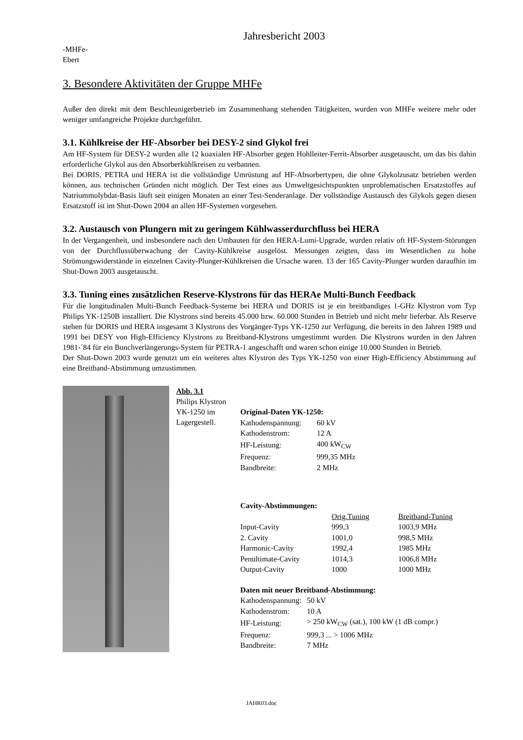Jahresbericht 2003
-MHFe-
Ebert
3. Besondere Aktivitäten der Gruppe MHFe
Außer den direkt mit dem Beschleunigerbetrieb im Zusammenhang stehenden Tätigkeiten, wurden von MHFe weitere mehr oder weniger umfangreiche Projekte durchgeführt.
3.1. Kühlkreise der HF-Absorber bei DESY-2 sind Glykol frei
Am HF-System für DESY-2 wurden alle 12 koaxialen HF-Absorber gegen Hohlleiter-Ferrit-Absorber ausgetauscht, um das bis dahin erforderliche Glykol aus den Absorberkühlkreisen zu verbannen.
Bei DORIS, PETRA und HERA ist die vollständige Umrüstung auf HF-Absorbertypen, die ohne Glykolzusatz betrieben werden können, aus technischen Gründen nicht möglich. Der Test eines aus Umweltgesichtspunkten unproblematischen Ersatzstoffes auf Natriummolybdat-Basis läuft seit einigen Monaten an einer Test-Senderanlage. Der vollständige Austausch des Glykols gegen diesen Ersatzstoff ist im Shut-Down 2004 an allen HF-Systemen vorgesehen.
3.2. Austausch von Plungern mit zu geringem Kühlwasserdurchfluss bei HERA
In der Vergangenheit, und insbesondere nach den Umbauten für den HERA-Lumi-Upgrade, wurden relativ oft HF-System-Störungen von der Durchflussüberwachung der Cavity-Kühlkreise ausgelöst. Messungen zeigten, dass im Wesentlichen zu hohe Strömungswiderstände in einzelnen Cavity-Plunger-Kühlkreisen die Ursache waren. 13 der 165 Cavity-Plunger wurden daraufhin im Shut-Down 2003 ausgetauscht.
3.3. Tuning eines zusätzlichen Reserve-Klystrons für das HERAe Multi-Bunch Feedback
Für die longitudinalen Multi-Bunch Feedback-Systeme bei HERA und DORIS ist je ein breitbandiges 1-GHz Klystron vom Typ Philips YK-1250B installiert. Die Klystrons sind bereits 45.000 bzw. 60.000 Stunden in Betrieb und nicht mehr lieferbar. Als Reserve stehen für DORIS und HERA insgesamt 3 Klystrons des Vorgänger-Typs YK-1250 zur Verfügung, die bereits in den Jahren 1989 und 1991 bei DESY von High-Efficiency Klystrons zu Breitband-Klystrons umgestimmt wurden. Die Klystrons wurden in den Jahren 1981-´84 für ein Bunchverlängerungs-System für PETRA-1 angeschafft und waren schon einige 10.000 Stunden in Betrieb.
Der Shut-Down 2003 wurde genutzt um ein weiteres altes Klystron des Typs YK-1250 von einer High-Efficiency Abstimmung auf eine Breitband-Abstimmung umzustimmen.
Abb. 3.1
Philips Klystron YK-1250 im Lagergestell.
| Original-Daten YK-1250: | |
| Kathodenspannung: | 60 kV |
| Kathodenstrom: | 12 A |
| HF-Leistung: | 400 kW<sub>CW</sub> |
| Frequenz: | 999,35 MHz |
| Bandbreite: | 2 MHz |
| Cavity-Abstimmungen: | | |
| | Orig.Tuning | Breitband-Tuning |
| Input-Cavity | 999,3 | 1003,9 MHz |
| 2. Cavity | 1001,0 | 998,5 MHz |
| Harmonic-Cavity | 1992,4 | 1985 MHz |
| Penultimate-Cavity | 1014,3 | 1006,8 MHz |
| Output-Cavity | 1000 | 1000 MHz |
| Daten mit neuer Breitband-Abstimmung: | |
| Kathodenspannung: | 50 kV |
| Kathodenstrom: | 10 A |
| HF-Leistung: | > 250 kW<sub>CW</sub> (sat.), 100 kW (1 dB compr.) |
| Frequenz: | 999,3 ... > 1006 MHz |
| Bandbreite: | 7 MHz |
JAHR03.doc